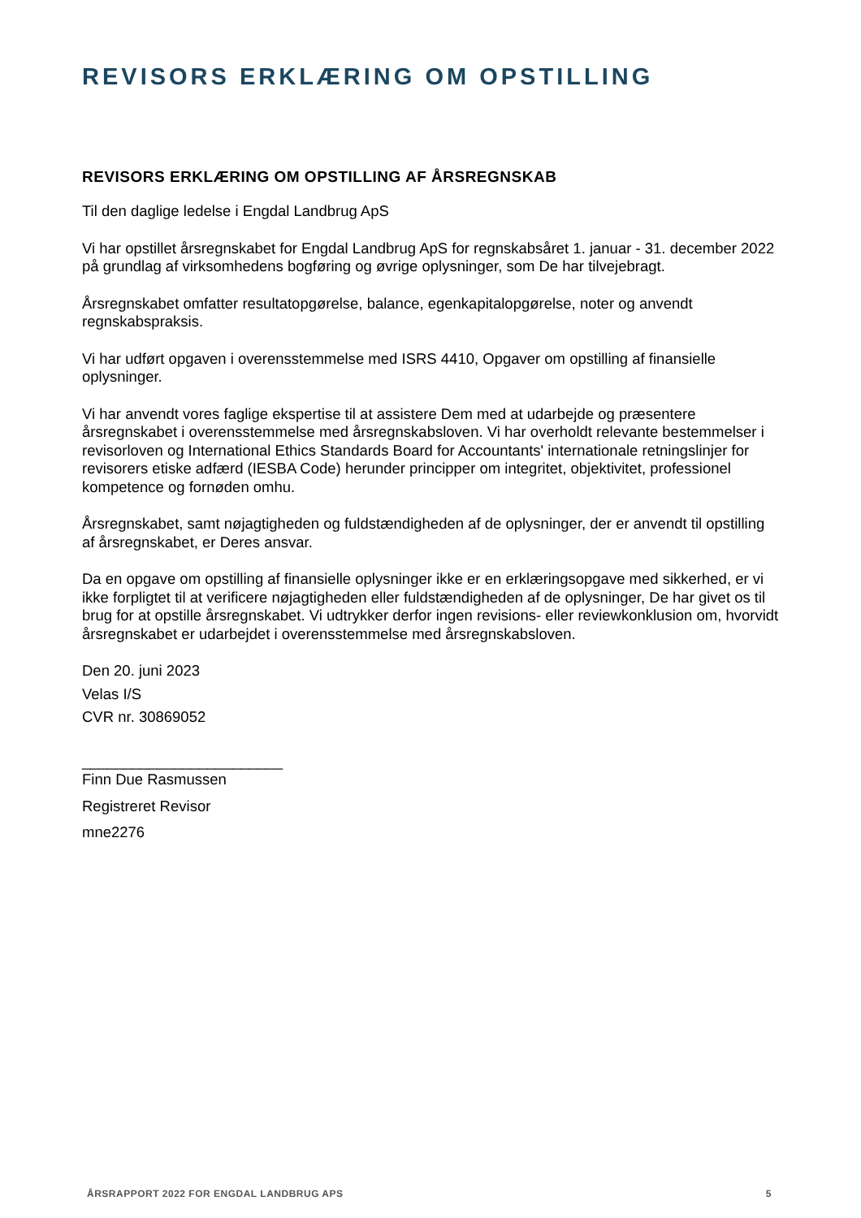REVISORS ERKLÆRING OM OPSTILLING
REVISORS ERKLÆRING OM OPSTILLING AF ÅRSREGNSKAB
Til den daglige ledelse i Engdal Landbrug ApS
Vi har opstillet årsregnskabet for Engdal Landbrug ApS for regnskabsåret 1. januar - 31. december 2022 på grundlag af virksomhedens bogføring og øvrige oplysninger, som De har tilvejebragt.
Årsregnskabet omfatter resultatopgørelse, balance, egenkapitalopgørelse, noter og anvendt regnskabspraksis.
Vi har udført opgaven i overensstemmelse med ISRS 4410, Opgaver om opstilling af finansielle oplysninger.
Vi har anvendt vores faglige ekspertise til at assistere Dem med at udarbejde og præsentere årsregnskabet i overensstemmelse med årsregnskabsloven. Vi har overholdt relevante bestemmelser i revisorloven og International Ethics Standards Board for Accountants' internationale retningslinjer for revisorers etiske adfærd (IESBA Code) herunder principper om integritet, objektivitet, professionel kompetence og fornøden omhu.
Årsregnskabet, samt nøjagtigheden og fuldstændigheden af de oplysninger, der er anvendt til opstilling af årsregnskabet, er Deres ansvar.
Da en opgave om opstilling af finansielle oplysninger ikke er en erklæringsopgave med sikkerhed, er vi ikke forpligtet til at verificere nøjagtigheden eller fuldstændigheden af de oplysninger, De har givet os til brug for at opstille årsregnskabet. Vi udtrykker derfor ingen revisions- eller reviewkonklusion om, hvorvidt årsregnskabet er udarbejdet i overensstemmelse med årsregnskabsloven.
Den 20. juni 2023
Velas I/S
CVR nr. 30869052
________________________
Finn Due Rasmussen
Registreret Revisor
mne2276
ÅRSRAPPORT 2022 FOR ENGDAL LANDBRUG APS 5